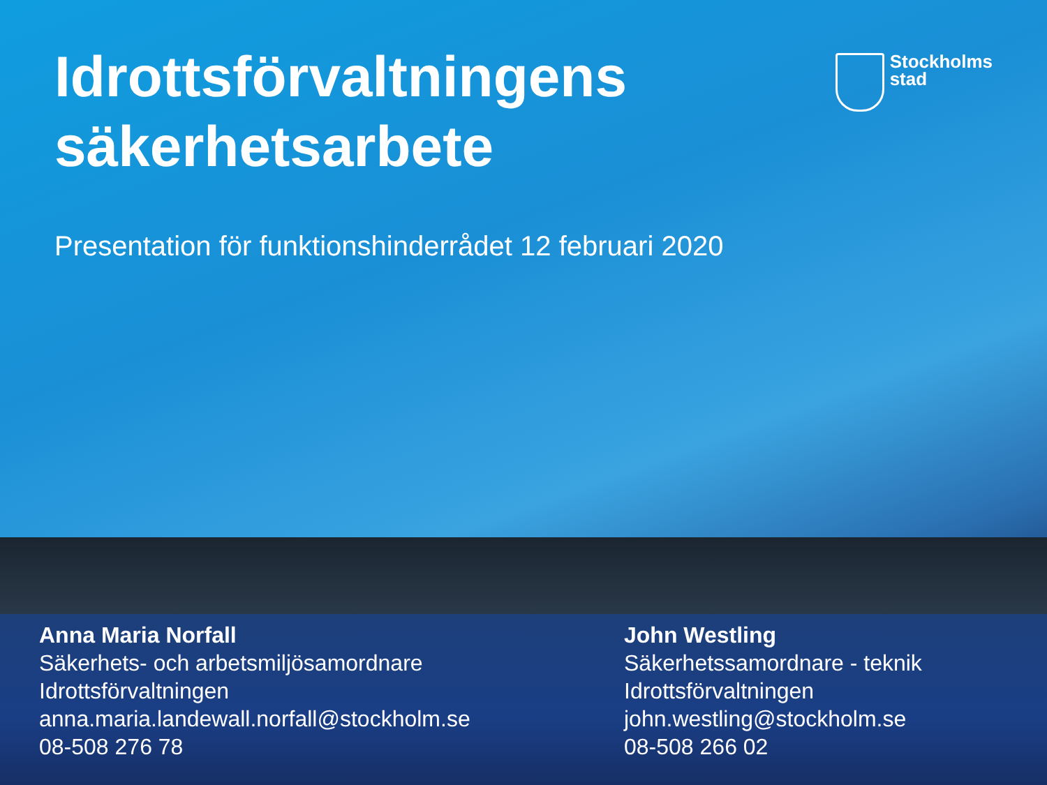Idrottsförvaltningens
säkerhetsarbete
Stockholms
stad
Presentation för funktionshinderrådet 12 februari 2020
Anna Maria Norfall
Säkerhets- och arbetsmiljösamordnare
Idrottsförvaltningen
anna.maria.landewall.norfall@stockholm.se
08-508 276 78
John Westling
Säkerhetssamordnare - teknik
Idrottsförvaltningen
john.westling@stockholm.se
08-508 266 02